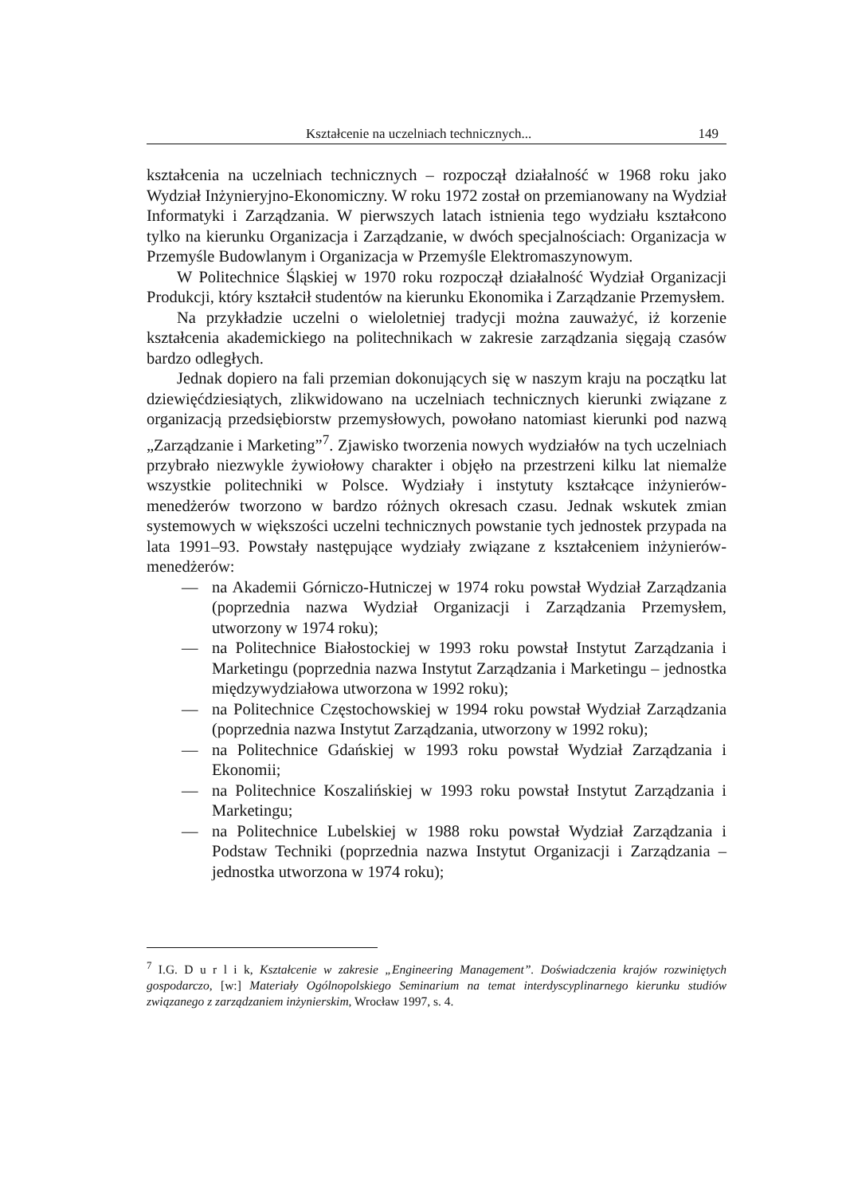Kształcenie na uczelniach technicznych... 149
kształcenia na uczelniach technicznych – rozpoczął działalność w 1968 roku jako Wydział Inżynieryjno-Ekonomiczny. W roku 1972 został on przemianowany na Wydział Informatyki i Zarządzania. W pierwszych latach istnienia tego wydziału kształcono tylko na kierunku Organizacja i Zarządzanie, w dwóch specjalnościach: Organizacja w Przemyśle Budowlanym i Organizacja w Przemyśle Elektromaszynowym.
W Politechnice Śląskiej w 1970 roku rozpoczął działalność Wydział Organizacji Produkcji, który kształcił studentów na kierunku Ekonomika i Zarządzanie Przemysłem.
Na przykładzie uczelni o wieloletniej tradycji można zauważyć, iż korzenie kształcenia akademickiego na politechnikach w zakresie zarządzania sięgają czasów bardzo odległych.
Jednak dopiero na fali przemian dokonujących się w naszym kraju na początku lat dziewięćdziesiątych, zlikwidowano na uczelniach technicznych kierunki związane z organizacją przedsiębiorstw przemysłowych, powołano natomiast kierunki pod nazwą „Zarządzanie i Marketing”<sup>7</sup>. Zjawisko tworzenia nowych wydziałów na tych uczelniach przybrało niezwykle żywiołowy charakter i objęło na przestrzeni kilku lat niemalże wszystkie politechniki w Polsce. Wydziały i instytuty kształcące inżynierów-menedżerów tworzono w bardzo różnych okresach czasu. Jednak wskutek zmian systemowych w większości uczelni technicznych powstanie tych jednostek przypada na lata 1991–93. Powstały następujące wydziały związane z kształceniem inżynierów-menedżerów:
— na Akademii Górniczo-Hutniczej w 1974 roku powstał Wydział Zarządzania (poprzednia nazwa Wydział Organizacji i Zarządzania Przemysłem, utworzony w 1974 roku);
— na Politechnice Białostockiej w 1993 roku powstał Instytut Zarządzania i Marketingu (poprzednia nazwa Instytut Zarządzania i Marketingu – jednostka międzywydziałowa utworzona w 1992 roku);
— na Politechnice Częstochowskiej w 1994 roku powstał Wydział Zarządzania (poprzednia nazwa Instytut Zarządzania, utworzony w 1992 roku);
— na Politechnice Gdańskiej w 1993 roku powstał Wydział Zarządzania i Ekonomii;
— na Politechnice Koszalińskiej w 1993 roku powstał Instytut Zarządzania i Marketingu;
— na Politechnice Lubelskiej w 1988 roku powstał Wydział Zarządzania i Podstaw Techniki (poprzednia nazwa Instytut Organizacji i Zarządzania – jednostka utworzona w 1974 roku);
<sup>7</sup> I.G. D u r l i k, Kształcenie w zakresie „Engineering Management”. Doświadczenia krajów rozwiniętych gospodarczo, [w:] Materiały Ogólnopolskiego Seminarium na temat interdyscyplinarnego kierunku studiów związanego z zarządzaniem inżynierskim, Wrocław 1997, s. 4.